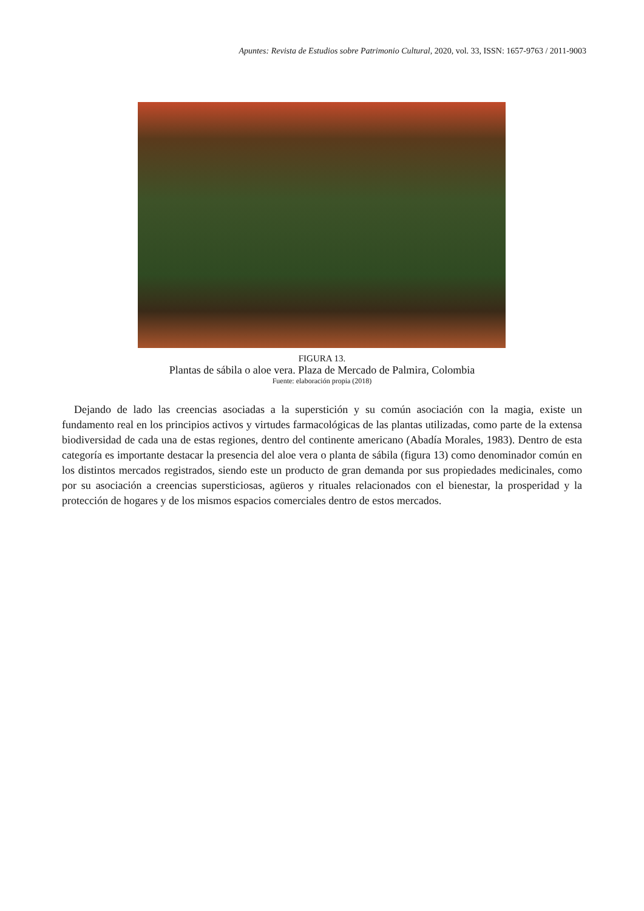Apuntes: Revista de Estudios sobre Patrimonio Cultural, 2020, vol. 33, ISSN: 1657-9763 / 2011-9003
FIGURA 13.
Plantas de sábila o aloe vera. Plaza de Mercado de Palmira, Colombia
Fuente: elaboración propia (2018)
Dejando de lado las creencias asociadas a la superstición y su común asociación con la magia, existe un fundamento real en los principios activos y virtudes farmacológicas de las plantas utilizadas, como parte de la extensa biodiversidad de cada una de estas regiones, dentro del continente americano (Abadía Morales, 1983). Dentro de esta categoría es importante destacar la presencia del aloe vera o planta de sábila (figura 13) como denominador común en los distintos mercados registrados, siendo este un producto de gran demanda por sus propiedades medicinales, como por su asociación a creencias supersticiosas, agüeros y rituales relacionados con el bienestar, la prosperidad y la protección de hogares y de los mismos espacios comerciales dentro de estos mercados.